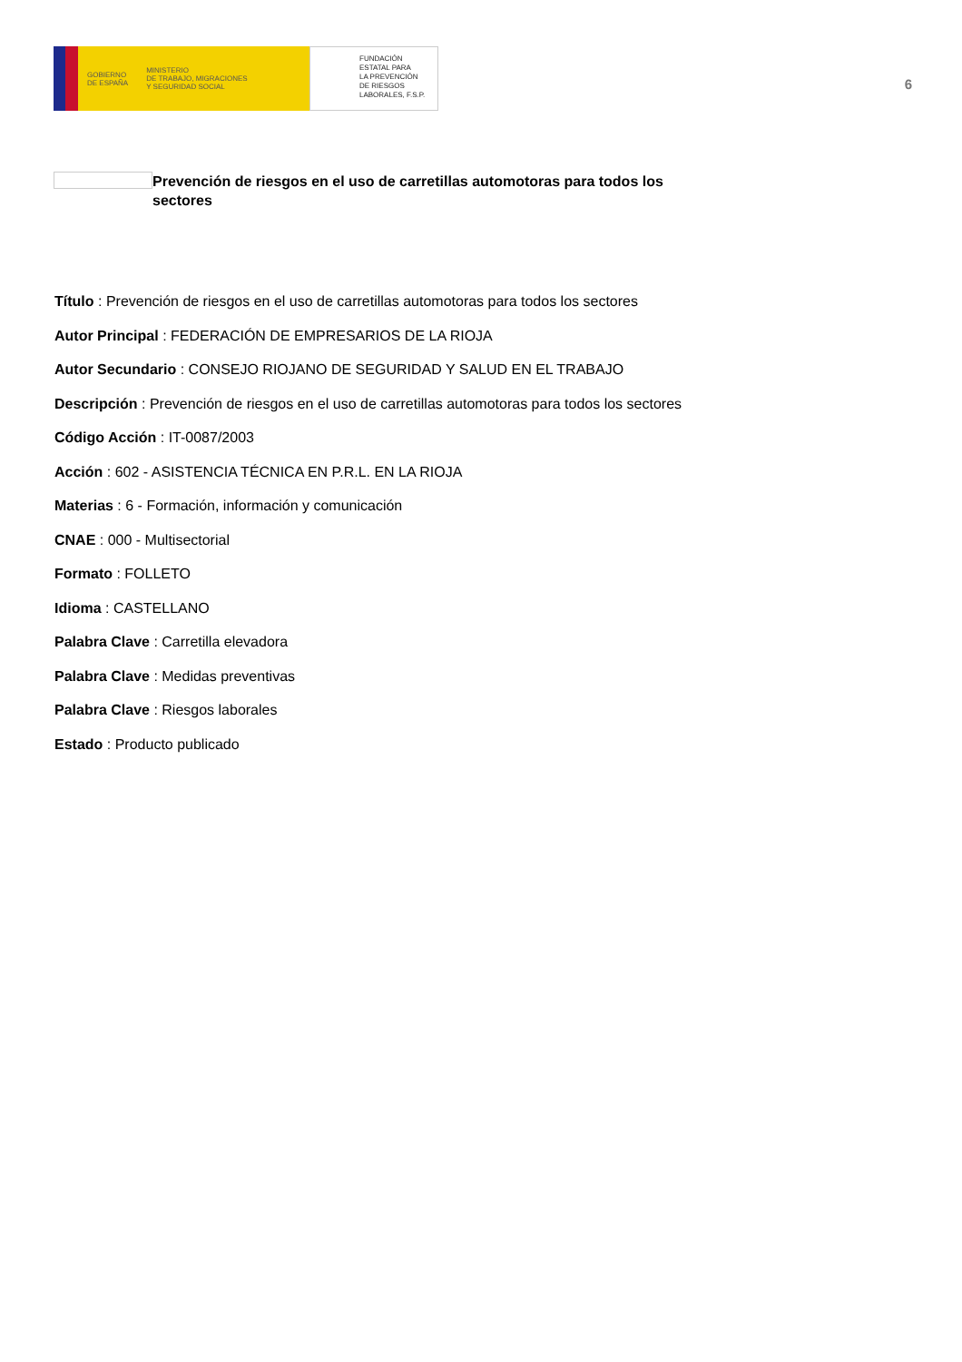GOBIERNO
DE ESPAÑA
MINISTERIO
DE TRABAJO, MIGRACIONES
Y SEGURIDAD SOCIAL
FUNDACIÓN
ESTATAL PARA
LA PREVENCIÓN
DE RIESGOS
LABORALES, F.S.P.
6
Prevención de riesgos en el uso de carretillas automotoras para todos los sectores
Título : Prevención de riesgos en el uso de carretillas automotoras para todos los sectores
Autor Principal : FEDERACIÓN DE EMPRESARIOS DE LA RIOJA
Autor Secundario : CONSEJO RIOJANO DE SEGURIDAD Y SALUD EN EL TRABAJO
Descripción : Prevención de riesgos en el uso de carretillas automotoras para todos los sectores
Código Acción : IT-0087/2003
Acción : 602 - ASISTENCIA TÉCNICA EN P.R.L. EN LA RIOJA
Materias : 6 - Formación, información y comunicación
CNAE : 000 - Multisectorial
Formato : FOLLETO
Idioma : CASTELLANO
Palabra Clave : Carretilla elevadora
Palabra Clave : Medidas preventivas
Palabra Clave : Riesgos laborales
Estado : Producto publicado